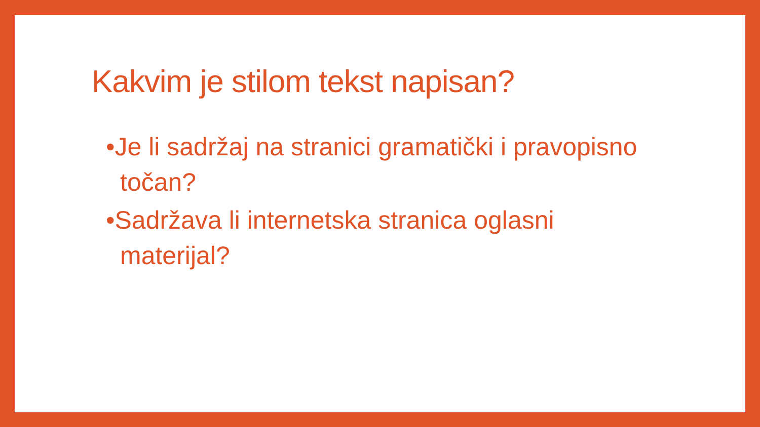Kakvim je stilom tekst napisan?
•Je li sadržaj na stranici gramatički i pravopisno točan?
•Sadržava li internetska stranica oglasni materijal?